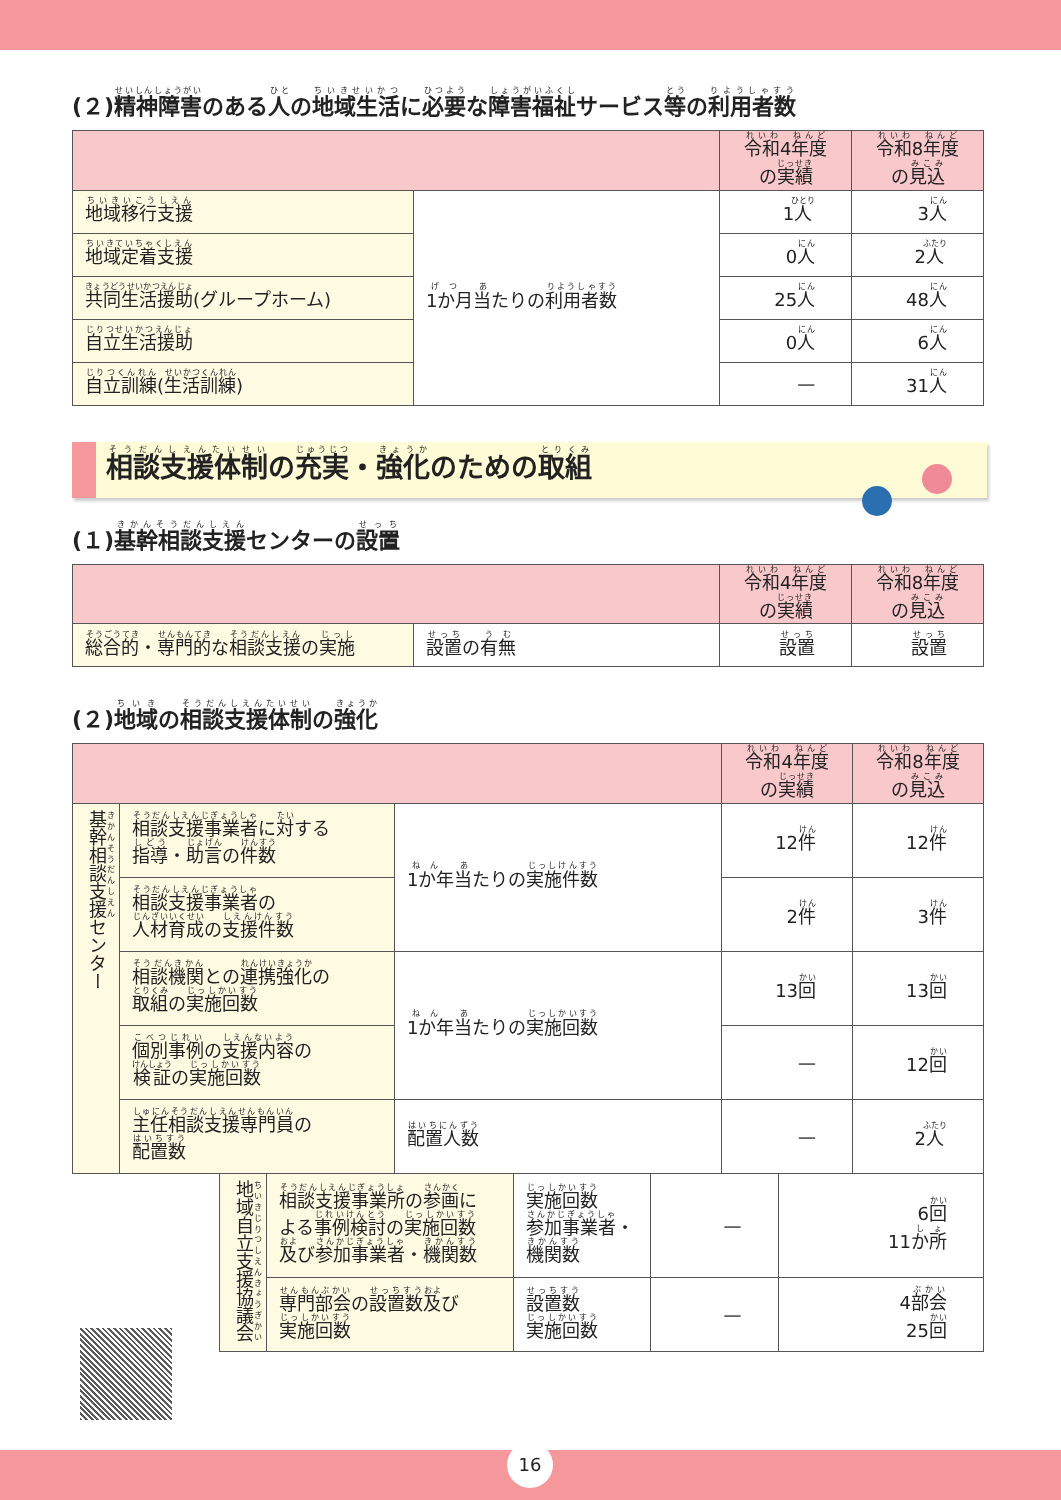(２)精神障害のある人の地域生活に必要な障害福祉サービス等の利用者数
| | | 令和 4 年度 の 実績 | 令和 8 年度 の 見込 |
| --- | --- | --- | --- |
| 地域移行支援 | 1か月当 たりの 利用者数 | 1 人 | 3 人 |
| 地域定着支援 | | 0 人 | 2 人 |
| 共同生活援助 (グループホーム) | | 25 人 | 48 人 |
| 自立生活援助 | | 0 人 | 6 人 |
| 自立訓練 ( 生活訓練 ) | | — | 31 人 |
相談支援体制の充実・強化のための取組
(１)基幹相談支援センターの設置
| | | 令和 4 年度 の 実績 | 令和 8 年度 の 見込 |
| --- | --- | --- | --- |
| 総合的 ・ 専門的 な 相談支援 の 実施 | 設置 の 有無 | 設置 | 設置 |
(２)地域の相談支援体制の強化
| | | | 令和 4 年度 の 実績 | 令和 8 年度 の 見込 |
| --- | --- | --- | --- | --- |
| 基幹相談支援 センター | 相談支援事業者 に 対 する 指導 ・ 助言 の 件数 | 1か年当 たりの 実施件数 | 12 件 | 12 件 |
| | 相談支援事業者 の 人材育成 の 支援件数 | | 2 件 | 3 件 |
| | 相談機関 との 連携強化 の 取組 の 実施回数 | 1か年当 たりの 実施回数 | 13 回 | 13 回 |
| | 個別事例 の 支援内容 の 検証 の 実施回数 | | — | 12 回 |
| | 主任相談支援専門員 の 配置数 | 配置人数 | — | 2 人 |
| 地域自立支援協議会 | 相談支援事業所 の 参画 に よる 事例検討 の 実施回数 及 び 参加事業者 ・ 機関数 | 実施回数 参加事業者 ・ 機関数 | — | 6 回 11 か所 |
| | 専門部会 の 設置数 及 び 実施回数 | 設置数 実施回数 | — | 4 部会 25 回 |
16